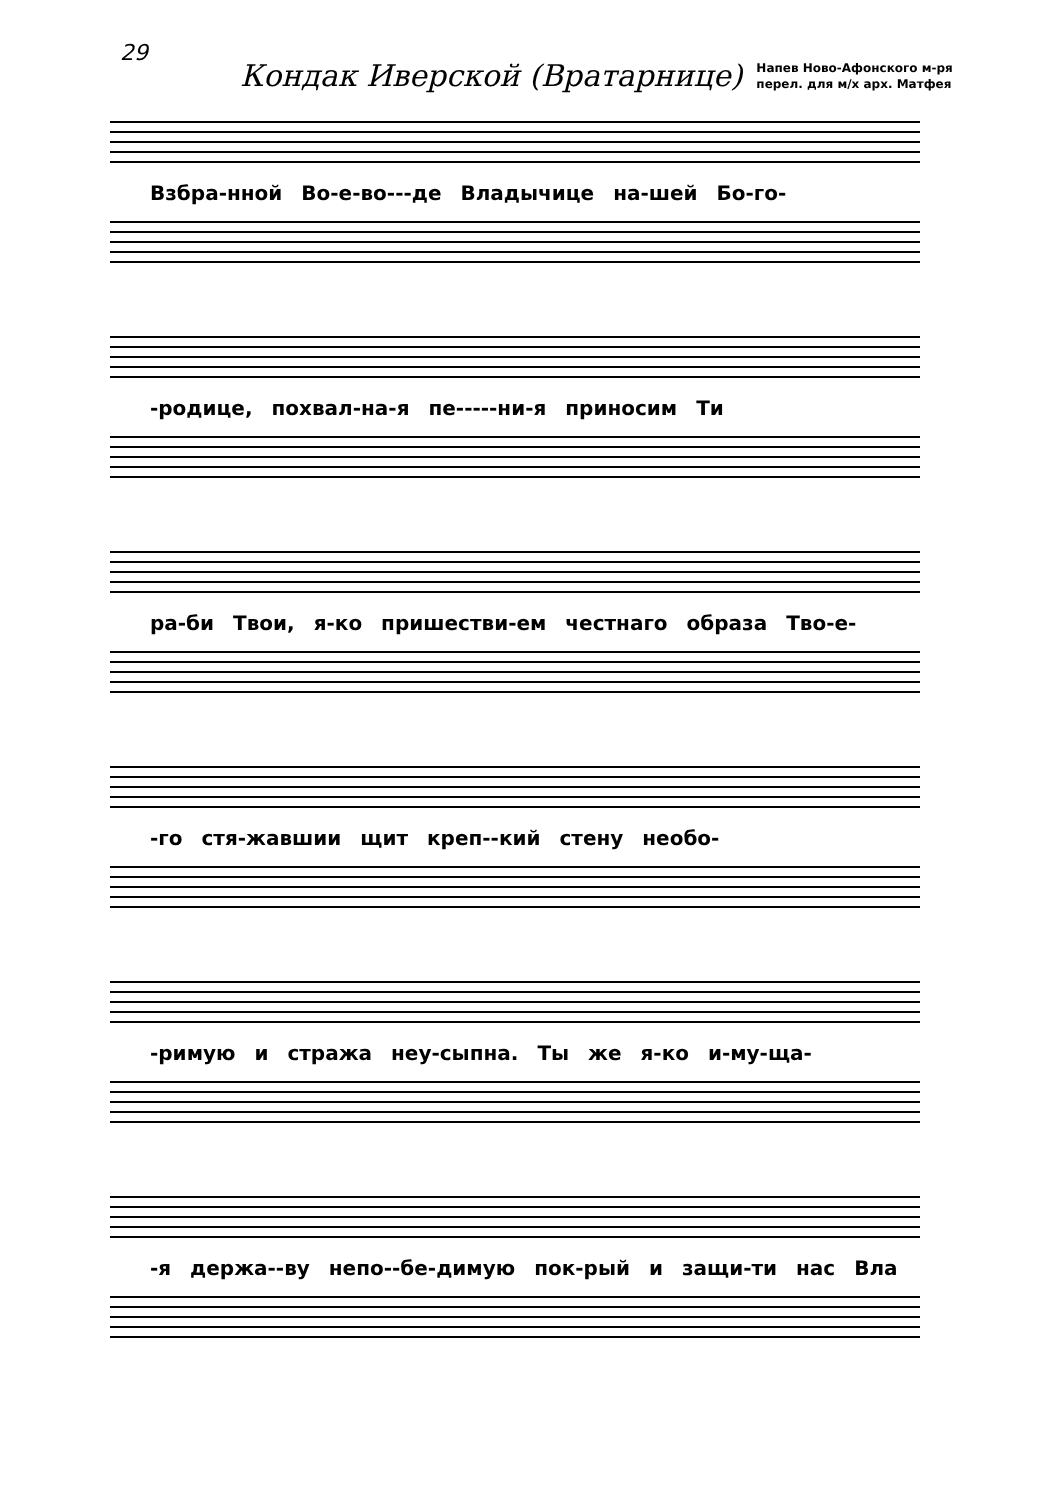29
Кондак Иверской (Вратарнице)
Напев Ново-Афонского м-ря
перел. для м/х арх. Матфея
Взбра-нной Во-е-во---де Владычице на-шей Бо-го-
-родице, похвал-на-я пе-----ни-я приносим Ти
ра-би Твои, я-ко пришестви-ем честнаго образа Тво-е-
-го стя-жавшии щит креп--кий стену необо-
-римую и стража неу-сыпна. Ты же я-ко и-му-ща-
-я держа--ву непо--бе-димую пок-рый и защи-ти нас Вла